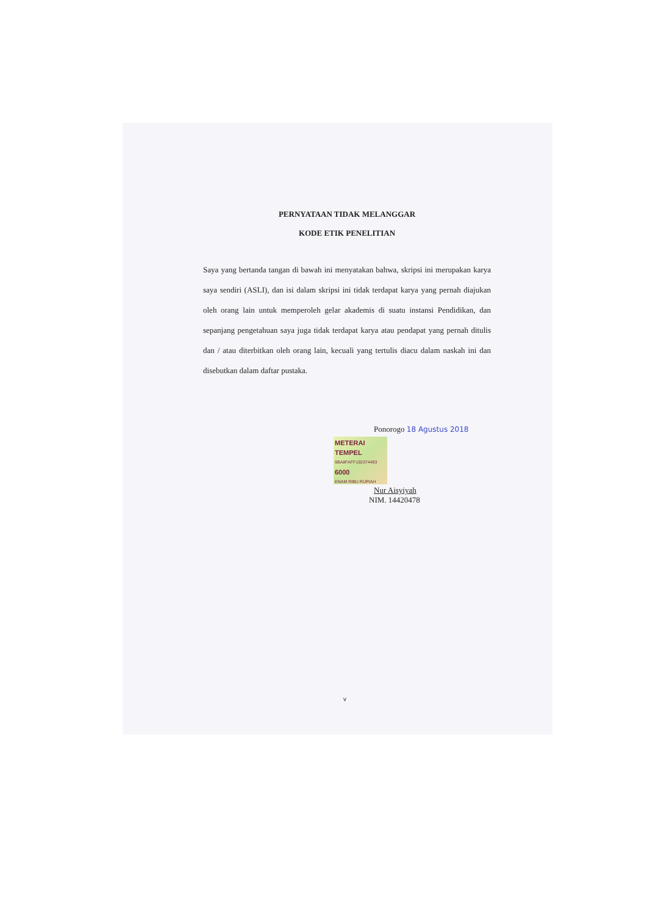PERNYATAAN TIDAK MELANGGAR
KODE ETIK PENELITIAN
Saya yang bertanda tangan di bawah ini menyatakan bahwa, skripsi ini merupakan karya saya sendiri (ASLI), dan isi dalam skripsi ini tidak terdapat karya yang pernah diajukan oleh orang lain untuk memperoleh gelar akademis di suatu instansi Pendidikan, dan sepanjang pengetahuan saya juga tidak terdapat karya atau pendapat yang pernah ditulis dan / atau diterbitkan oleh orang lain, kecuali yang tertulis diacu dalam naskah ini dan disebutkan dalam daftar pustaka.
Ponorogo 18 Agustus 2018
METERAI TEMPEL 9BA8FAFF192374493 6000 ENAM RIBU RUPIAH
Nur Aisyiyah
NIM. 14420478
v